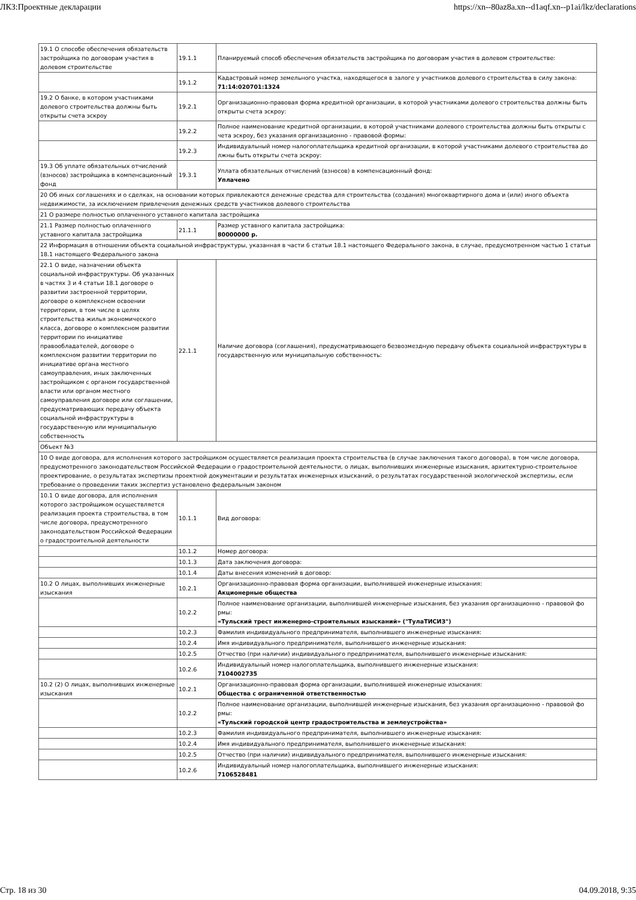ЛКЗ:Проектные декларации https://xn--80az8a.xn--d1aqf.xn--p1ai/lkz/declarations
| 19.1 О способе обеспечения обязательств застройщика по договорам участия в долевом строительстве | 19.1.1 | Планируемый способ обеспечения обязательств застройщика по договорам участия в долевом строительстве: |
| | 19.1.2 | Кадастровый номер земельного участка, находящегося в залоге у участников долевого строительства в силу закона: 71:14:020701:1324 |
| 19.2 О банке, в котором участниками долевого строительства должны быть открыты счета эскроу | 19.2.1 | Организационно-правовая форма кредитной организации, в которой участниками долевого строительства должны быть открыты счета эскроу: |
| | 19.2.2 | Полное наименование кредитной организации, в которой участниками долевого строительства должны быть открыты с чета эскроу, без указания организационно - правовой формы: |
| | 19.2.3 | Индивидуальный номер налогоплательщика кредитной организации, в которой участниками долевого строительства до лжны быть открыты счета эскроу: |
| 19.3 Об уплате обязательных отчислений (взносов) застройщика в компенсационный фонд | 19.3.1 | Уплата обязательных отчислений (взносов) в компенсационный фонд: Уплачено |
| 20 Об иных соглашениях и о сделках, на основании которых привлекаются денежные средства для строительства (создания) многоквартирного дома и (или) иного объекта недвижимости, за исключением привлечения денежных средств участников долевого строительства | | |
| 21 О размере полностью оплаченного уставного капитала застройщика | | |
| 21.1 Размер полностью оплаченного уставного капитала застройщика | 21.1.1 | Размер уставного капитала застройщика: 80000000 р. |
| 22 Информация в отношении объекта социальной инфраструктуры, указанная в части 6 статьи 18.1 настоящего Федерального закона, в случае, предусмотренном частью 1 статьи 18.1 настоящего Федерального закона | | |
| 22.1 О виде, назначении объекта социальной инфраструктуры. Об указанных в частях 3 и 4 статьи 18.1 договоре о развитии застроенной территории, договоре о комплексном освоении территории, в том числе в целях строительства жилья экономического класса, договоре о комплексном развитии территории по инициативе правообладателей, договоре о комплексном развитии территории по инициативе органа местного самоуправления, иных заключенных застройщиком с органом государственной власти или органом местного самоуправления договоре или соглашении, предусматривающих передачу объекта социальной инфраструктуры в государственную или муниципальную собственность | 22.1.1 | Наличие договора (соглашения), предусматривающего безвозмездную передачу объекта социальной инфраструктуры в государственную или муниципальную собственность: |
| Объект №3 | | |
| 10 О виде договора, для исполнения которого застройщиком осуществляется реализация проекта строительства (в случае заключения такого договора), в том числе договора, предусмотренного законодательством Российской Федерации о градостроительной деятельности, о лицах, выполнивших инженерные изыскания, архитектурно-строительное проектирование, о результатах экспертизы проектной документации и результатах инженерных изысканий, о результатах государственной экологической экспертизы, если требование о проведении таких экспертиз установлено федеральным законом | | |
| 10.1 О виде договора, для исполнения которого застройщиком осуществляется реализация проекта строительства, в том числе договора, предусмотренного законодательством Российской Федерации о градостроительной деятельности | 10.1.1 | Вид договора: |
| | 10.1.2 | Номер договора: |
| | 10.1.3 | Дата заключения договора: |
| | 10.1.4 | Даты внесения изменений в договор: |
| 10.2 О лицах, выполнивших инженерные изыскания | 10.2.1 | Организационно-правовая форма организации, выполнившей инженерные изыскания: Акционерные общества |
| | 10.2.2 | Полное наименование организации, выполнившей инженерные изыскания, без указания организационно - правовой фо рмы: «Тульский трест инженерно-строительных изысканий» ("ТулаТИСИЗ") |
| | 10.2.3 | Фамилия индивидуального предпринимателя, выполнившего инженерные изыскания: |
| | 10.2.4 | Имя индивидуального предпринимателя, выполнившего инженерные изыскания: |
| | 10.2.5 | Отчество (при наличии) индивидуального предпринимателя, выполнившего инженерные изыскания: |
| | 10.2.6 | Индивидуальный номер налогоплательщика, выполнившего инженерные изыскания: 7104002735 |
| 10.2 (2) О лицах, выполнивших инженерные изыскания | 10.2.1 | Организационно-правовая форма организации, выполнившей инженерные изыскания: Общества с ограниченной ответственностью |
| | 10.2.2 | Полное наименование организации, выполнившей инженерные изыскания, без указания организационно - правовой фо рмы: «Тульский городской центр градостроительства и землеустройства» |
| | 10.2.3 | Фамилия индивидуального предпринимателя, выполнившего инженерные изыскания: |
| | 10.2.4 | Имя индивидуального предпринимателя, выполнившего инженерные изыскания: |
| | 10.2.5 | Отчество (при наличии) индивидуального предпринимателя, выполнившего инженерные изыскания: |
| | 10.2.6 | Индивидуальный номер налогоплательщика, выполнившего инженерные изыскания: 7106528481 |
Стр. 18 из 30 04.09.2018, 9:35